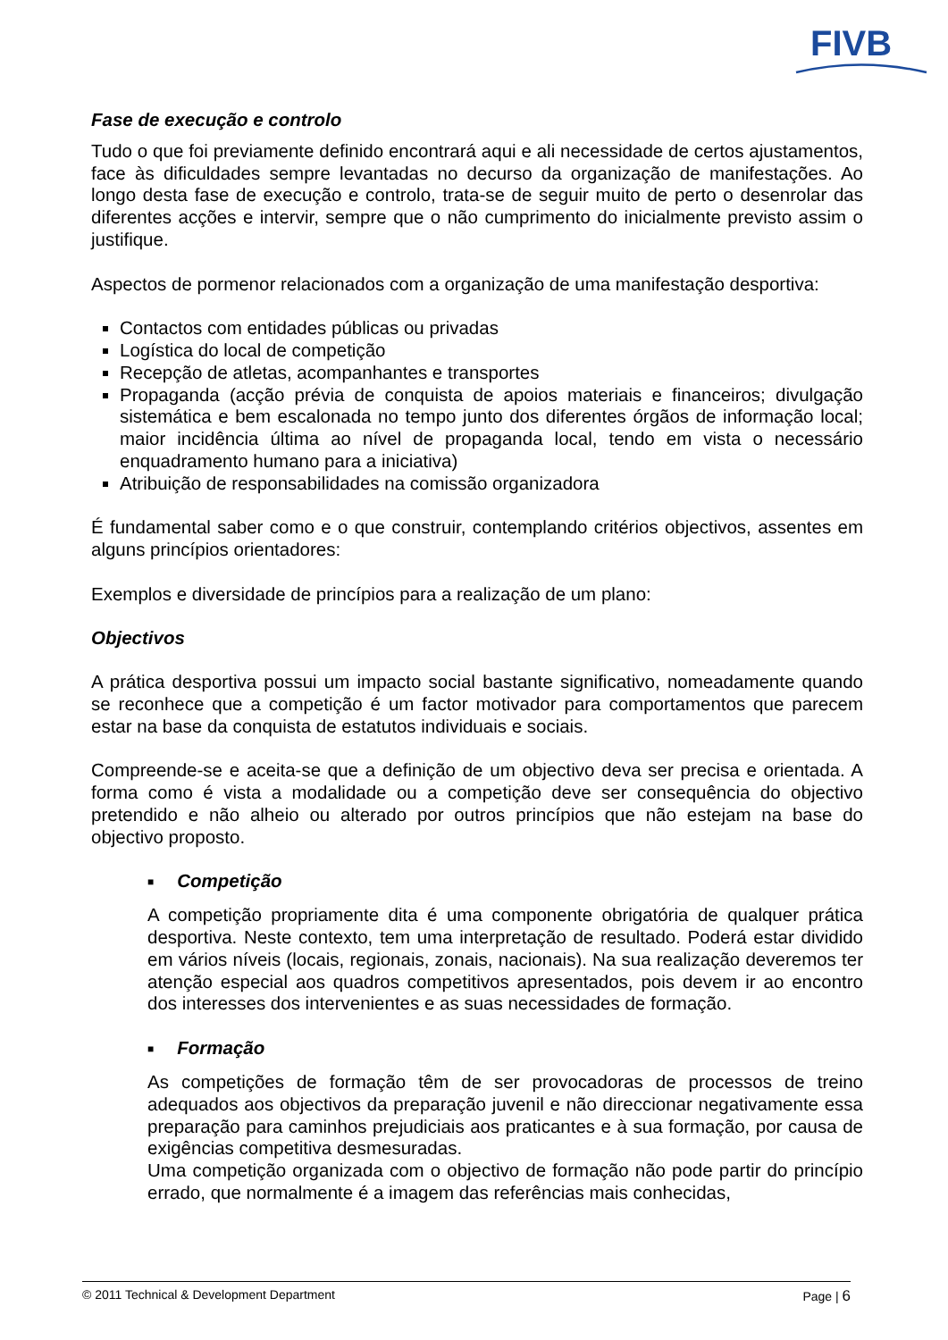FIVB
Fase de execução e controlo
Tudo o que foi previamente definido encontrará aqui e ali necessidade de certos ajustamentos, face às dificuldades sempre levantadas no decurso da organização de manifestações. Ao longo desta fase de execução e controlo, trata-se de seguir muito de perto o desenrolar das diferentes acções e intervir, sempre que o não cumprimento do inicialmente previsto assim o justifique.
Aspectos de pormenor relacionados com a organização de uma manifestação desportiva:
Contactos com entidades públicas ou privadas
Logística do local de competição
Recepção de atletas, acompanhantes e transportes
Propaganda (acção prévia de conquista de apoios materiais e financeiros; divulgação sistemática e bem escalonada no tempo junto dos diferentes órgãos de informação local; maior incidência última ao nível de propaganda local, tendo em vista o necessário enquadramento humano para a iniciativa)
Atribuição de responsabilidades na comissão organizadora
É fundamental saber como e o que construir, contemplando critérios objectivos, assentes em alguns princípios orientadores:
Exemplos e diversidade de princípios para a realização de um plano:
Objectivos
A prática desportiva possui um impacto social bastante significativo, nomeadamente quando se reconhece que a competição é um factor motivador para comportamentos que parecem estar na base da conquista de estatutos individuais e sociais.
Compreende-se e aceita-se que a definição de um objectivo deva ser precisa e orientada. A forma como é vista a modalidade ou a competição deve ser consequência do objectivo pretendido e não alheio ou alterado por outros princípios que não estejam na base do objectivo proposto.
■ Competição
A competição propriamente dita é uma componente obrigatória de qualquer prática desportiva. Neste contexto, tem uma interpretação de resultado. Poderá estar dividido em vários níveis (locais, regionais, zonais, nacionais). Na sua realização deveremos ter atenção especial aos quadros competitivos apresentados, pois devem ir ao encontro dos interesses dos intervenientes e as suas necessidades de formação.
■ Formação
As competições de formação têm de ser provocadoras de processos de treino adequados aos objectivos da preparação juvenil e não direccionar negativamente essa preparação para caminhos prejudiciais aos praticantes e à sua formação, por causa de exigências competitiva desmesuradas.
Uma competição organizada com o objectivo de formação não pode partir do princípio errado, que normalmente é a imagem das referências mais conhecidas,
© 2011 Technical & Development Department Page | 6